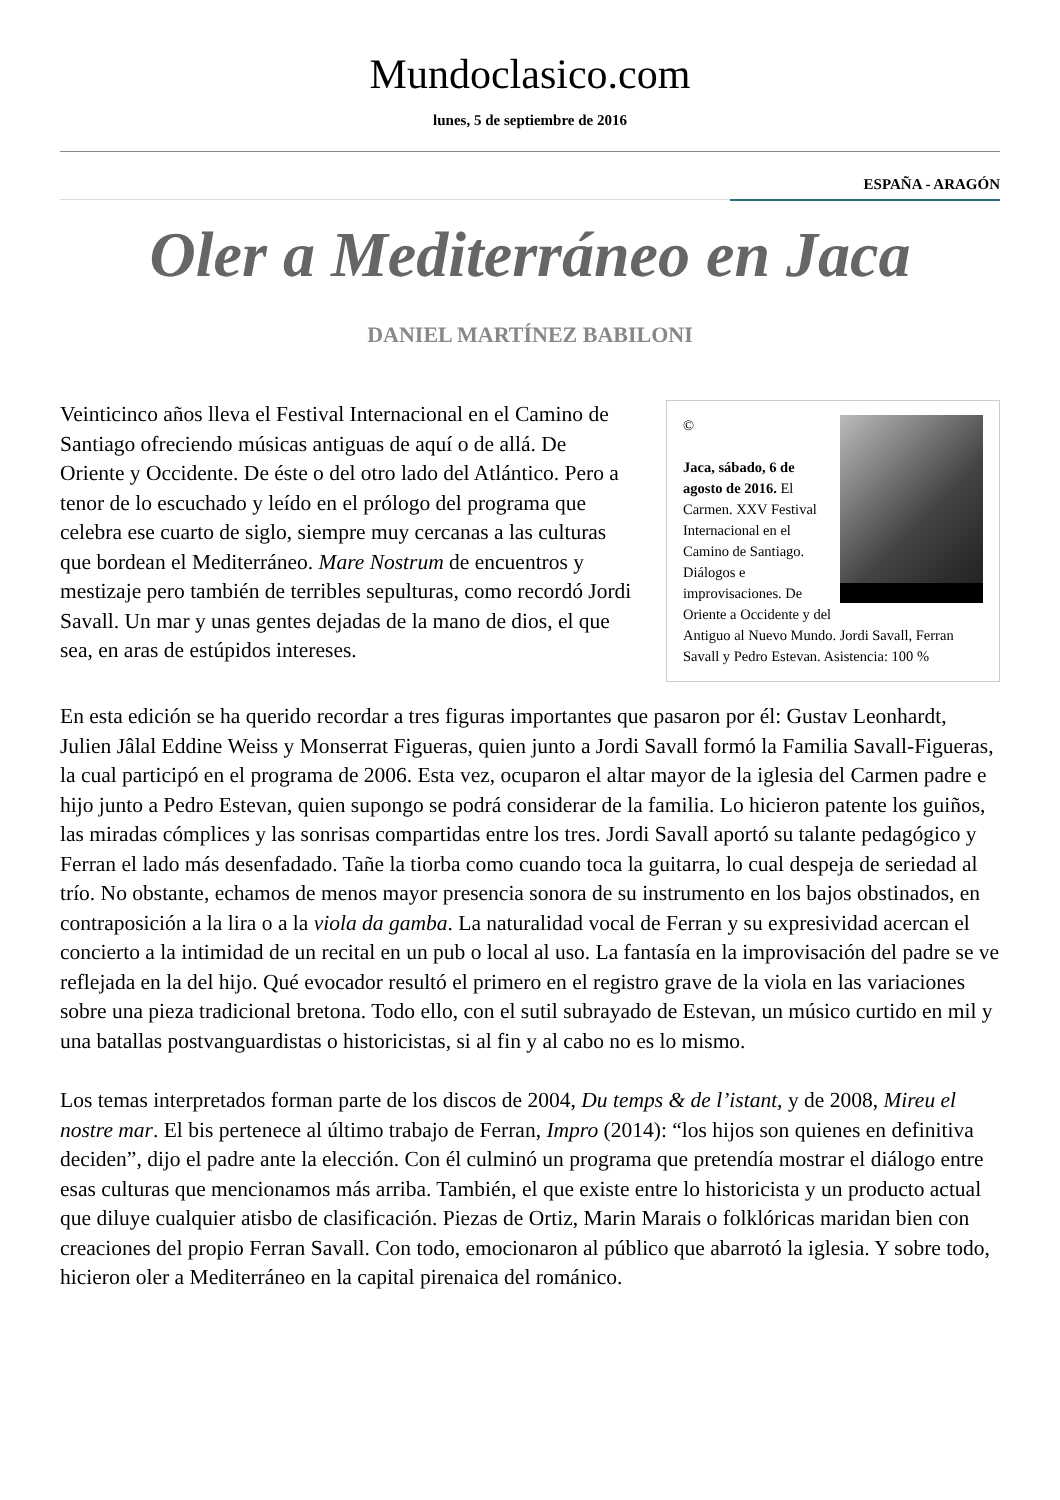Mundoclasico.com
lunes, 5 de septiembre de 2016
ESPAÑA - ARAGÓN
Oler a Mediterráneo en Jaca
DANIEL MARTÍNEZ BABILONI
©
Jaca, sábado, 6 de agosto de 2016. El Carmen. XXV Festival Internacional en el Camino de Santiago. Diálogos e improvisaciones. De Oriente a Occidente y del Antiguo al Nuevo Mundo. Jordi Savall, Ferran Savall y Pedro Estevan. Asistencia: 100 %
Veinticinco años lleva el Festival Internacional en el Camino de Santiago ofreciendo músicas antiguas de aquí o de allá. De Oriente y Occidente. De éste o del otro lado del Atlántico. Pero a tenor de lo escuchado y leído en el prólogo del programa que celebra ese cuarto de siglo, siempre muy cercanas a las culturas que bordean el Mediterráneo. Mare Nostrum de encuentros y mestizaje pero también de terribles sepulturas, como recordó Jordi Savall. Un mar y unas gentes dejadas de la mano de dios, el que sea, en aras de estúpidos intereses.
En esta edición se ha querido recordar a tres figuras importantes que pasaron por él: Gustav Leonhardt, Julien Jâlal Eddine Weiss y Monserrat Figueras, quien junto a Jordi Savall formó la Familia Savall-Figueras, la cual participó en el programa de 2006. Esta vez, ocuparon el altar mayor de la iglesia del Carmen padre e hijo junto a Pedro Estevan, quien supongo se podrá considerar de la familia. Lo hicieron patente los guiños, las miradas cómplices y las sonrisas compartidas entre los tres. Jordi Savall aportó su talante pedagógico y Ferran el lado más desenfadado. Tañe la tiorba como cuando toca la guitarra, lo cual despeja de seriedad al trío. No obstante, echamos de menos mayor presencia sonora de su instrumento en los bajos obstinados, en contraposición a la lira o a la viola da gamba. La naturalidad vocal de Ferran y su expresividad acercan el concierto a la intimidad de un recital en un pub o local al uso. La fantasía en la improvisación del padre se ve reflejada en la del hijo. Qué evocador resultó el primero en el registro grave de la viola en las variaciones sobre una pieza tradicional bretona. Todo ello, con el sutil subrayado de Estevan, un músico curtido en mil y una batallas postvanguardistas o historicistas, si al fin y al cabo no es lo mismo.
Los temas interpretados forman parte de los discos de 2004, Du temps & de l’istant, y de 2008, Mireu el nostre mar. El bis pertenece al último trabajo de Ferran, Impro (2014): “los hijos son quienes en definitiva deciden”, dijo el padre ante la elección. Con él culminó un programa que pretendía mostrar el diálogo entre esas culturas que mencionamos más arriba. También, el que existe entre lo historicista y un producto actual que diluye cualquier atisbo de clasificación. Piezas de Ortiz, Marin Marais o folklóricas maridan bien con creaciones del propio Ferran Savall. Con todo, emocionaron al público que abarrotó la iglesia. Y sobre todo, hicieron oler a Mediterráneo en la capital pirenaica del románico.